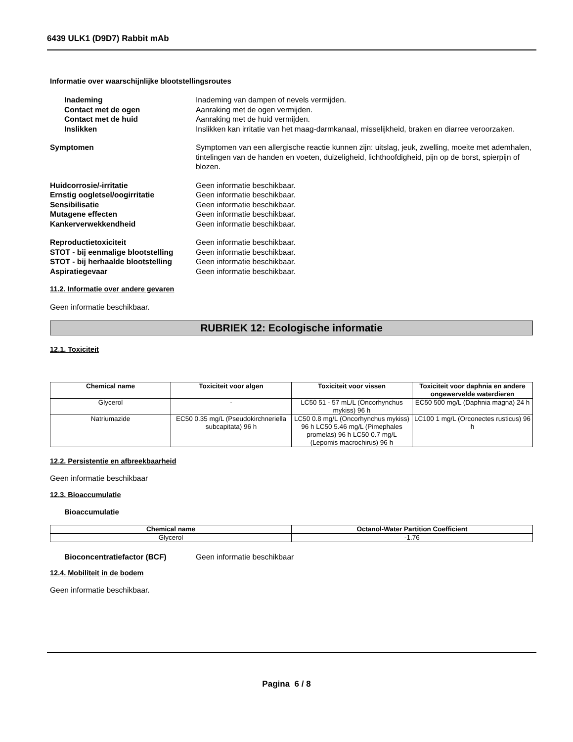6439 ULK1 (D9D7) Rabbit mAb
Informatie over waarschijnlijke blootstellingsroutes
Inademing Inademing van dampen of nevels vermijden.
Contact met de ogen Aanraking met de ogen vermijden.
Contact met de huid Aanraking met de huid vermijden.
Inslikken Inslikken kan irritatie van het maag-darmkanaal, misselijkheid, braken en diarree veroorzaken.
Symptomen Symptomen van een allergische reactie kunnen zijn: uitslag, jeuk, zwelling, moeite met ademhalen, tintelingen van de handen en voeten, duizeligheid, lichthoofdigheid, pijn op de borst, spierpijn of blozen.
Huidcorrosie/-irritatie Geen informatie beschikbaar.
Ernstig oogletsel/oogirritatie Geen informatie beschikbaar.
Sensibilisatie Geen informatie beschikbaar.
Mutagene effecten Geen informatie beschikbaar.
Kankerverwekkendheid Geen informatie beschikbaar.
Reproductietoxiciteit Geen informatie beschikbaar.
STOT - bij eenmalige blootstelling
Geen informatie beschikbaar.
STOT - bij herhaalde blootstelling
Geen informatie beschikbaar.
Aspiratiegevaar Geen informatie beschikbaar.
11.2. Informatie over andere gevaren
Geen informatie beschikbaar.
RUBRIEK 12: Ecologische informatie
12.1. Toxiciteit
| Chemical name | Toxiciteit voor algen | Toxiciteit voor vissen | Toxiciteit voor daphnia en andere ongewervelde waterdieren |
| --- | --- | --- | --- |
| Glycerol | - | LC50 51 - 57 mL/L (Oncorhynchus mykiss) 96 h | EC50 500 mg/L (Daphnia magna) 24 h |
| Natriumazide | EC50 0.35 mg/L (Pseudokirchneriella subcapitata) 96 h | LC50 0.8 mg/L (Oncorhynchus mykiss) 96 h LC50 5.46 mg/L (Pimephales promelas) 96 h LC50 0.7 mg/L (Lepomis macrochirus) 96 h | LC100 1 mg/L (Orconectes rusticus) 96 h |
12.2. Persistentie en afbreekbaarheid
Geen informatie beschikbaar
12.3. Bioaccumulatie
Bioaccumulatie
| Chemical name | Octanol-Water Partition Coefficient |
| --- | --- |
| Glycerol | -1.76 |
Bioconcentratiefactor (BCF) Geen informatie beschikbaar
12.4. Mobiliteit in de bodem
Geen informatie beschikbaar.
Pagina 6 / 8